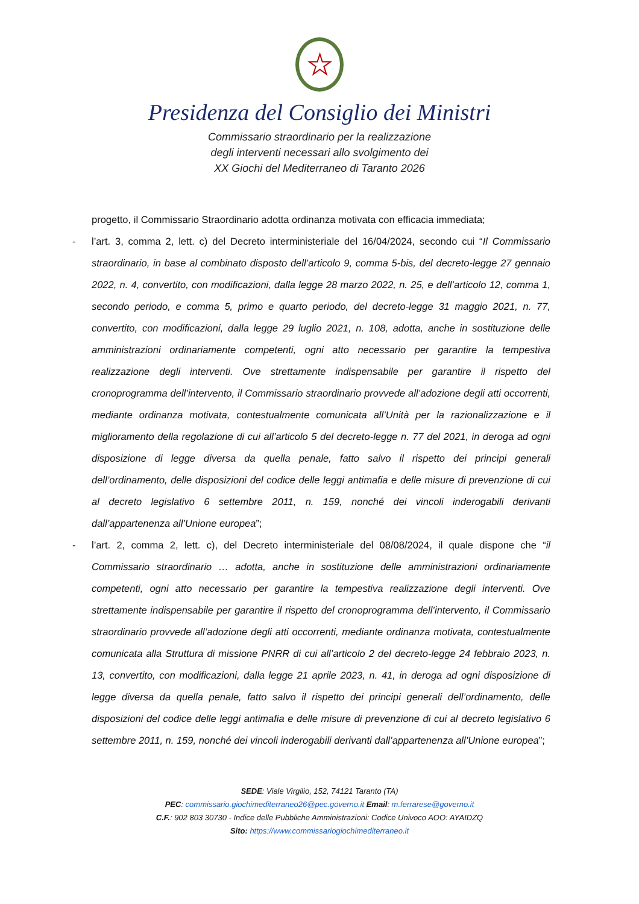★
Presidenza del Consiglio dei Ministri
Commissario straordinario per la realizzazione
degli interventi necessari allo svolgimento dei
XX Giochi del Mediterraneo di Taranto 2026
progetto, il Commissario Straordinario adotta ordinanza motivata con efficacia immediata;
- l’art. 3, comma 2, lett. c) del Decreto interministeriale del 16/04/2024, secondo cui “Il Commissario straordinario, in base al combinato disposto dell’articolo 9, comma 5-bis, del decreto-legge 27 gennaio 2022, n. 4, convertito, con modificazioni, dalla legge 28 marzo 2022, n. 25, e dell’articolo 12, comma 1, secondo periodo, e comma 5, primo e quarto periodo, del decreto-legge 31 maggio 2021, n. 77, convertito, con modificazioni, dalla legge 29 luglio 2021, n. 108, adotta, anche in sostituzione delle amministrazioni ordinariamente competenti, ogni atto necessario per garantire la tempestiva realizzazione degli interventi. Ove strettamente indispensabile per garantire il rispetto del cronoprogramma dell’intervento, il Commissario straordinario provvede all’adozione degli atti occorrenti, mediante ordinanza motivata, contestualmente comunicata all’Unità per la razionalizzazione e il miglioramento della regolazione di cui all’articolo 5 del decreto-legge n. 77 del 2021, in deroga ad ogni disposizione di legge diversa da quella penale, fatto salvo il rispetto dei principi generali dell’ordinamento, delle disposizioni del codice delle leggi antimafia e delle misure di prevenzione di cui al decreto legislativo 6 settembre 2011, n. 159, nonché dei vincoli inderogabili derivanti dall’appartenenza all’Unione europea”;
- l’art. 2, comma 2, lett. c), del Decreto interministeriale del 08/08/2024, il quale dispone che “il Commissario straordinario … adotta, anche in sostituzione delle amministrazioni ordinariamente competenti, ogni atto necessario per garantire la tempestiva realizzazione degli interventi. Ove strettamente indispensabile per garantire il rispetto del cronoprogramma dell’intervento, il Commissario straordinario provvede all’adozione degli atti occorrenti, mediante ordinanza motivata, contestualmente comunicata alla Struttura di missione PNRR di cui all’articolo 2 del decreto-legge 24 febbraio 2023, n. 13, convertito, con modificazioni, dalla legge 21 aprile 2023, n. 41, in deroga ad ogni disposizione di legge diversa da quella penale, fatto salvo il rispetto dei principi generali dell’ordinamento, delle disposizioni del codice delle leggi antimafia e delle misure di prevenzione di cui al decreto legislativo 6 settembre 2011, n. 159, nonché dei vincoli inderogabili derivanti dall’appartenenza all’Unione europea”;
SEDE: Viale Virgilio, 152, 74121 Taranto (TA)
PEC: commissario.giochimediterraneo26@pec.governo.it Email: m.ferrarese@governo.it
C.F.: 902 803 30730 - Indice delle Pubbliche Amministrazioni: Codice Univoco AOO: AYAIDZQ
Sito: https://www.commissariogiochimediterraneo.it